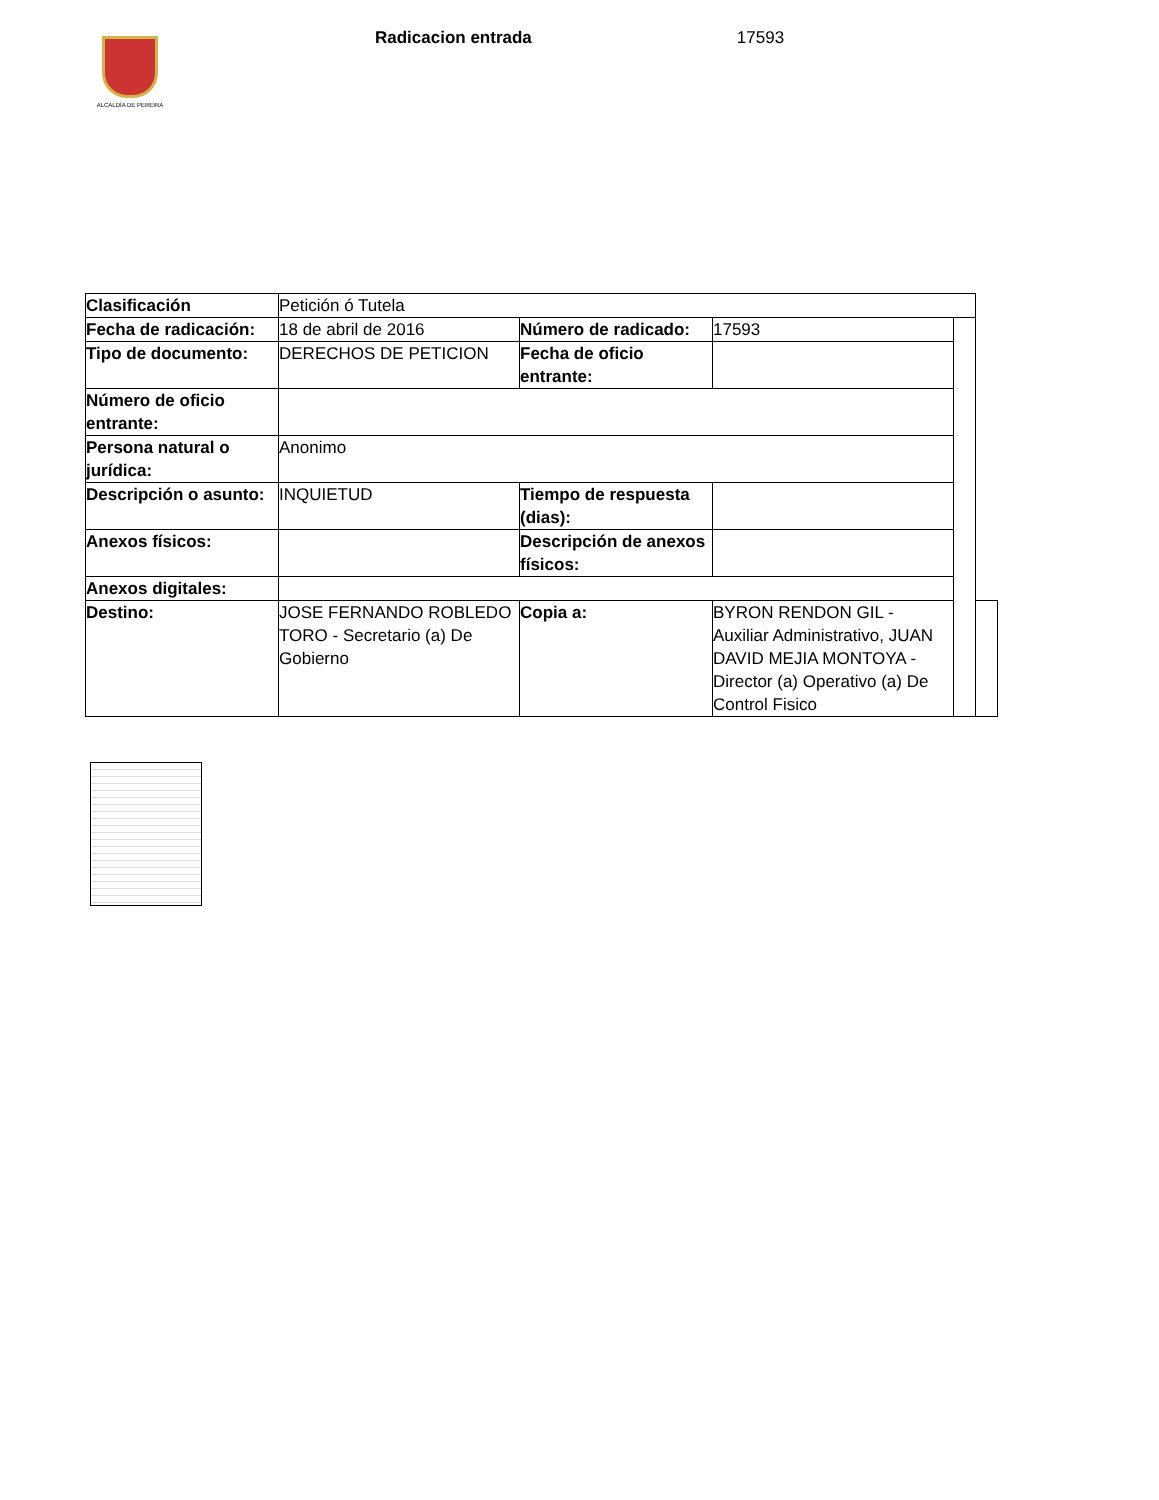ALCALDÍA DE PEREIRA
Radicacion entrada 17593
| Clasificación | Petición ó Tutela | | | | |
| Fecha de radicación: | 18 de abril de 2016 | Número de radicado: | 17593 | | |
| Tipo de documento: | DERECHOS DE PETICION | Fecha de oficio entrante: | | | |
| Número de oficio entrante: | | | | | |
| Persona natural o jurídica: | Anonimo | | | | |
| Descripción o asunto: | INQUIETUD | Tiempo de respuesta (dias): | | | |
| Anexos físicos: | | Descripción de anexos físicos: | | | |
| Anexos digitales: | | | | | |
| Destino: | JOSE FERNANDO ROBLEDO TORO - Secretario (a) De Gobierno | Copia a: | BYRON RENDON GIL - Auxiliar Administrativo, JUAN DAVID MEJIA MONTOYA - Director (a) Operativo (a) De Control Fisico | | |